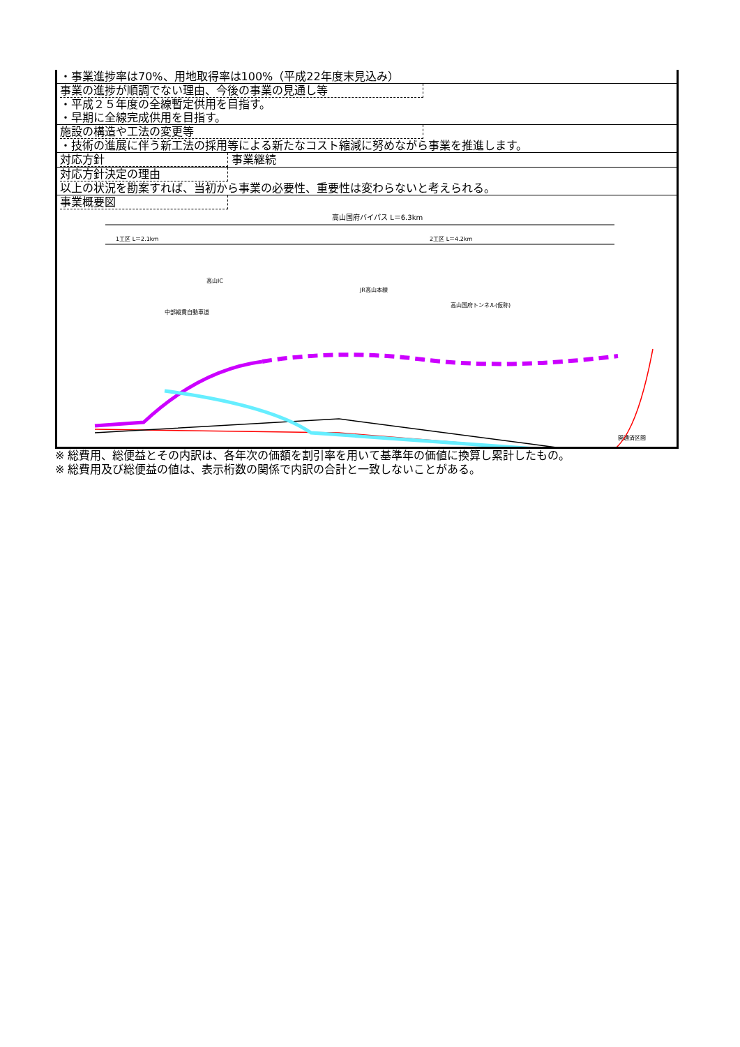| ・事業進捗率は70%、用地取得率は100%（平成22年度末見込み） |
| 事業の進捗が順調でない理由、今後の事業の見通し等 ・平成２５年度の全線暫定供用を目指す。 ・早期に全線完成供用を目指す。 |
| 施設の構造や工法の変更等 ・技術の進展に伴う新工法の採用等による新たなコスト縮減に努めながら事業を推進します。 |
| 対応方針 事業継続 |
| 対応方針決定の理由 以上の状況を勘案すれば、当初から事業の必要性、重要性は変わらないと考えられる。 |
| 事業概要図 高山国府バイパス L＝6.3km 1工区 L＝2.1km 2工区 L＝4.2km 高山IC 中部縦貫自動車道 JR高山本線 高山国府トンネル(仮称) 開通済区間 |
※ 総費用、総便益とその内訳は、各年次の価額を割引率を用いて基準年の価値に換算し累計したもの。
※ 総費用及び総便益の値は、表示桁数の関係で内訳の合計と一致しないことがある。